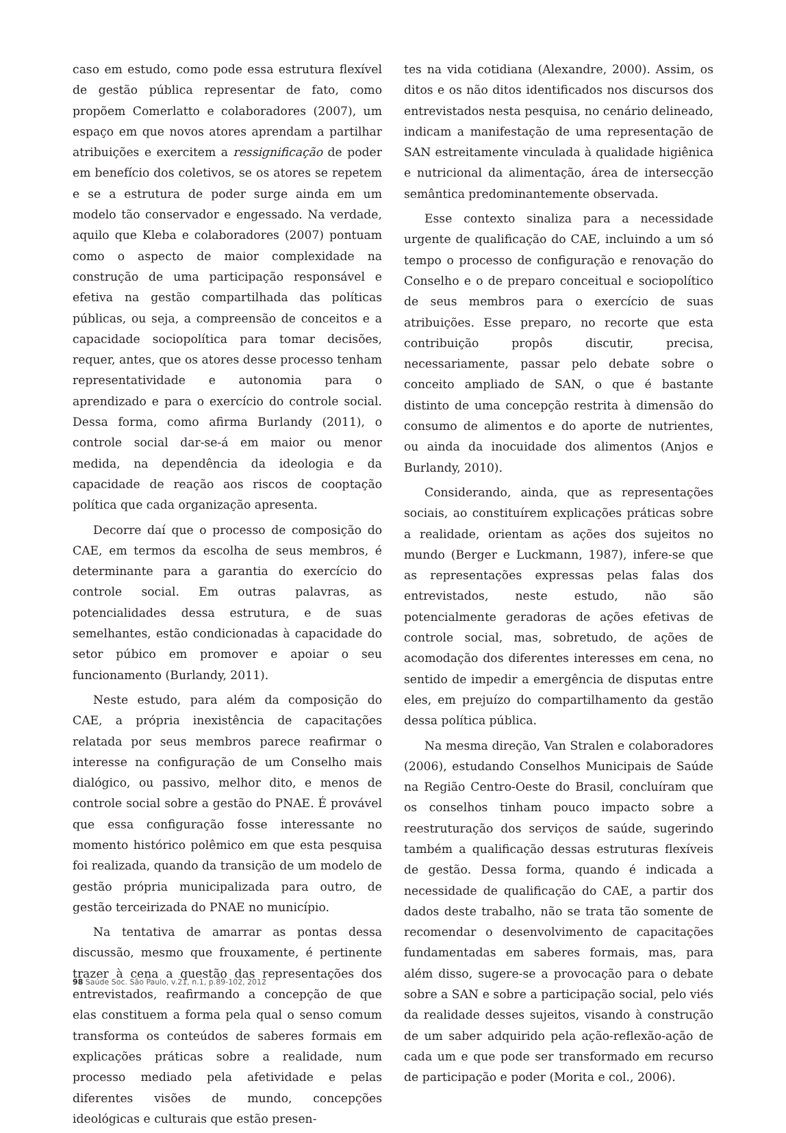caso em estudo, como pode essa estrutura flexível de gestão pública representar de fato, como propõem Comerlatto e colaboradores (2007), um espaço em que novos atores aprendam a partilhar atribuições e exercitem a ressignificação de poder em benefício dos coletivos, se os atores se repetem e se a estrutura de poder surge ainda em um modelo tão conservador e engessado. Na verdade, aquilo que Kleba e colaboradores (2007) pontuam como o aspecto de maior complexidade na construção de uma participação responsável e efetiva na gestão compartilhada das políticas públicas, ou seja, a compreensão de conceitos e a capacidade sociopolítica para tomar decisões, requer, antes, que os atores desse processo tenham representatividade e autonomia para o aprendizado e para o exercício do controle social. Dessa forma, como afirma Burlandy (2011), o controle social dar-se-á em maior ou menor medida, na dependência da ideologia e da capacidade de reação aos riscos de cooptação política que cada organização apresenta.
Decorre daí que o processo de composição do CAE, em termos da escolha de seus membros, é determinante para a garantia do exercício do controle social. Em outras palavras, as potencialidades dessa estrutura, e de suas semelhantes, estão condicionadas à capacidade do setor púbico em promover e apoiar o seu funcionamento (Burlandy, 2011).
Neste estudo, para além da composição do CAE, a própria inexistência de capacitações relatada por seus membros parece reafirmar o interesse na configuração de um Conselho mais dialógico, ou passivo, melhor dito, e menos de controle social sobre a gestão do PNAE. É provável que essa configuração fosse interessante no momento histórico polêmico em que esta pesquisa foi realizada, quando da transição de um modelo de gestão própria municipalizada para outro, de gestão terceirizada do PNAE no município.
Na tentativa de amarrar as pontas dessa discussão, mesmo que frouxamente, é pertinente trazer à cena a questão das representações dos entrevistados, reafirmando a concepção de que elas constituem a forma pela qual o senso comum transforma os conteúdos de saberes formais em explicações práticas sobre a realidade, num processo mediado pela afetividade e pelas diferentes visões de mundo, concepções ideológicas e culturais que estão presen-
tes na vida cotidiana (Alexandre, 2000). Assim, os ditos e os não ditos identificados nos discursos dos entrevistados nesta pesquisa, no cenário delineado, indicam a manifestação de uma representação de SAN estreitamente vinculada à qualidade higiênica e nutricional da alimentação, área de intersecção semântica predominantemente observada.
Esse contexto sinaliza para a necessidade urgente de qualificação do CAE, incluindo a um só tempo o processo de configuração e renovação do Conselho e o de preparo conceitual e sociopolítico de seus membros para o exercício de suas atribuições. Esse preparo, no recorte que esta contribuição propôs discutir, precisa, necessariamente, passar pelo debate sobre o conceito ampliado de SAN, o que é bastante distinto de uma concepção restrita à dimensão do consumo de alimentos e do aporte de nutrientes, ou ainda da inocuidade dos alimentos (Anjos e Burlandy, 2010).
Considerando, ainda, que as representações sociais, ao constituírem explicações práticas sobre a realidade, orientam as ações dos sujeitos no mundo (Berger e Luckmann, 1987), infere-se que as representações expressas pelas falas dos entrevistados, neste estudo, não são potencialmente geradoras de ações efetivas de controle social, mas, sobretudo, de ações de acomodação dos diferentes interesses em cena, no sentido de impedir a emergência de disputas entre eles, em prejuízo do compartilhamento da gestão dessa política pública.
Na mesma direção, Van Stralen e colaboradores (2006), estudando Conselhos Municipais de Saúde na Região Centro-Oeste do Brasil, concluíram que os conselhos tinham pouco impacto sobre a reestruturação dos serviços de saúde, sugerindo também a qualificação dessas estruturas flexíveis de gestão. Dessa forma, quando é indicada a necessidade de qualificação do CAE, a partir dos dados deste trabalho, não se trata tão somente de recomendar o desenvolvimento de capacitações fundamentadas em saberes formais, mas, para além disso, sugere-se a provocação para o debate sobre a SAN e sobre a participação social, pelo viés da realidade desses sujeitos, visando à construção de um saber adquirido pela ação-reflexão-ação de cada um e que pode ser transformado em recurso de participação e poder (Morita e col., 2006).
98 Saúde Soc. São Paulo, v.21, n.1, p.89-102, 2012